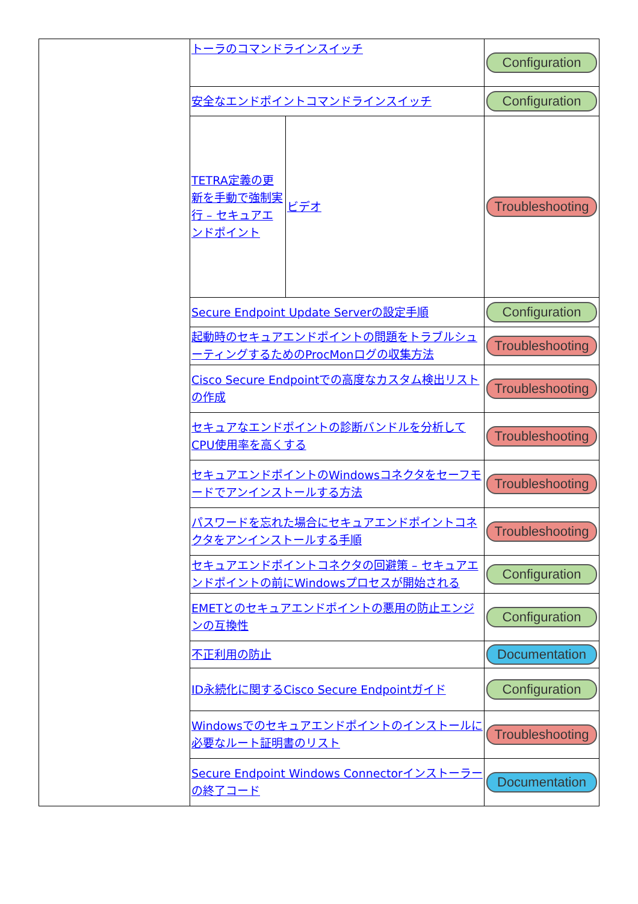| | トーラのコマンドラインスイッチ | | Configuration |
| | 安全なエンドポイントコマンドラインスイッチ | | Configuration |
| | TETRA定義の更新を手動で強制実行 – セキュアエンドポイント | ビデオ | Troubleshooting |
| | Secure Endpoint Update Serverの設定手順 | | Configuration |
| | 起動時のセキュアエンドポイントの問題をトラブルシューティングするためのProcMonログの収集方法 | | Troubleshooting |
| | Cisco Secure Endpointでの高度なカスタム検出リストの作成 | | Troubleshooting |
| | セキュアなエンドポイントの診断バンドルを分析してCPU使用率を高くする | | Troubleshooting |
| | セキュアエンドポイントのWindowsコネクタをセーフモードでアンインストールする方法 | | Troubleshooting |
| | パスワードを忘れた場合にセキュアエンドポイントコネクタをアンインストールする手順 | | Troubleshooting |
| | セキュアエンドポイントコネクタの回避策 – セキュアエンドポイントの前にWindowsプロセスが開始される | | Configuration |
| | EMETとのセキュアエンドポイントの悪用の防止エンジンの互換性 | | Configuration |
| | 不正利用の防止 | | Documentation |
| | ID永続化に関するCisco Secure Endpointガイド | | Configuration |
| | Windowsでのセキュアエンドポイントのインストールに必要なルート証明書のリスト | | Troubleshooting |
| | Secure Endpoint Windows Connectorインストーラーの終了コード | | Documentation |